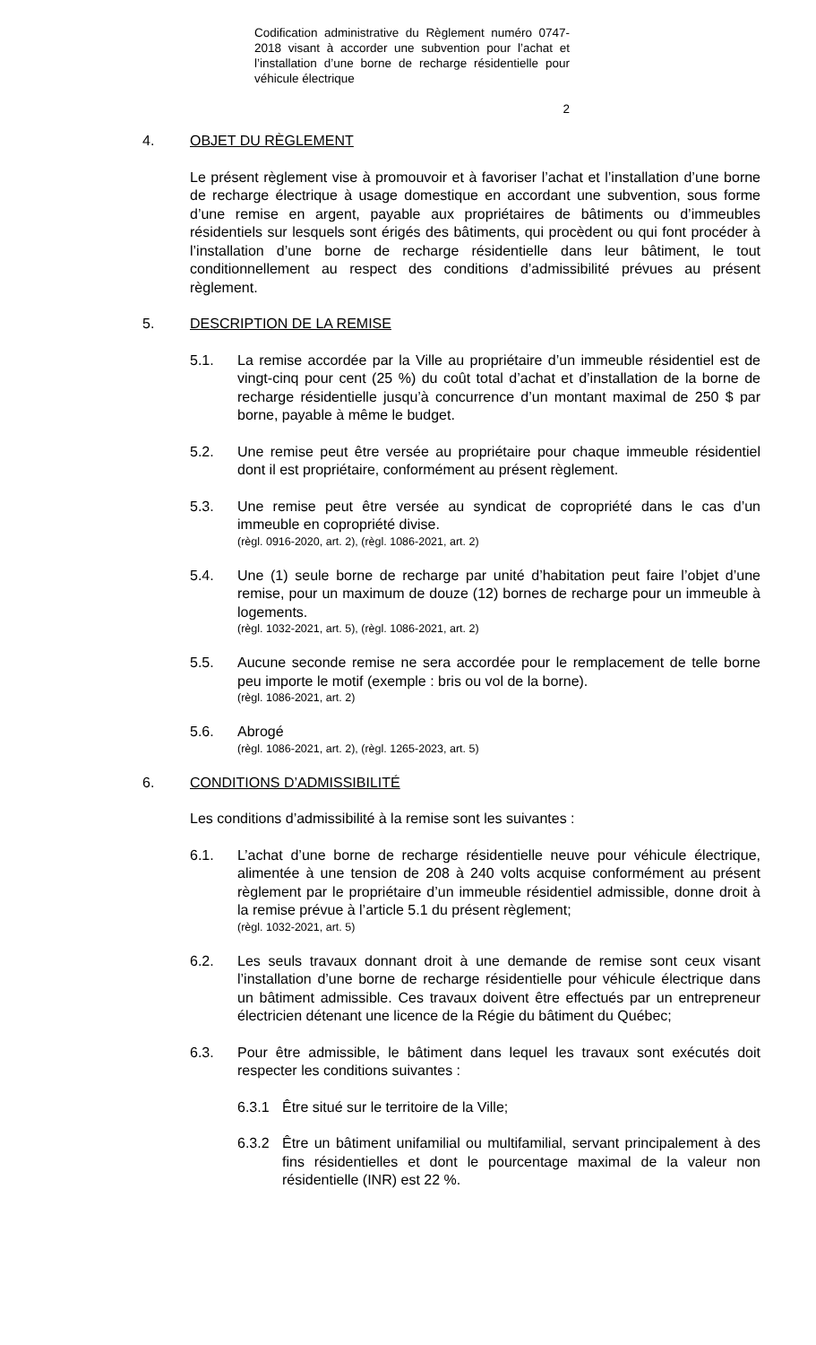Codification administrative du Règlement numéro 0747-2018 visant à accorder une subvention pour l’achat et l’installation d’une borne de recharge résidentielle pour véhicule électrique
2
4. OBJET DU RÈGLEMENT
Le présent règlement vise à promouvoir et à favoriser l’achat et l’installation d’une borne de recharge électrique à usage domestique en accordant une subvention, sous forme d’une remise en argent, payable aux propriétaires de bâtiments ou d’immeubles résidentiels sur lesquels sont érigés des bâtiments, qui procèdent ou qui font procéder à l’installation d’une borne de recharge résidentielle dans leur bâtiment, le tout conditionnellement au respect des conditions d’admissibilité prévues au présent règlement.
5. DESCRIPTION DE LA REMISE
5.1. La remise accordée par la Ville au propriétaire d’un immeuble résidentiel est de vingt-cinq pour cent (25 %) du coût total d’achat et d’installation de la borne de recharge résidentielle jusqu’à concurrence d’un montant maximal de 250 $ par borne, payable à même le budget.
5.2. Une remise peut être versée au propriétaire pour chaque immeuble résidentiel dont il est propriétaire, conformément au présent règlement.
5.3. Une remise peut être versée au syndicat de copropriété dans le cas d’un immeuble en copropriété divise.
(règl. 0916-2020, art. 2), (règl. 1086-2021, art. 2)
5.4. Une (1) seule borne de recharge par unité d’habitation peut faire l’objet d’une remise, pour un maximum de douze (12) bornes de recharge pour un immeuble à logements.
(règl. 1032-2021, art. 5), (règl. 1086-2021, art. 2)
5.5. Aucune seconde remise ne sera accordée pour le remplacement de telle borne peu importe le motif (exemple : bris ou vol de la borne).
(règl. 1086-2021, art. 2)
5.6. Abrogé
(règl. 1086-2021, art. 2), (règl. 1265-2023, art. 5)
6. CONDITIONS D’ADMISSIBILITÉ
Les conditions d’admissibilité à la remise sont les suivantes :
6.1. L’achat d’une borne de recharge résidentielle neuve pour véhicule électrique, alimentée à une tension de 208 à 240 volts acquise conformément au présent règlement par le propriétaire d’un immeuble résidentiel admissible, donne droit à la remise prévue à l’article 5.1 du présent règlement;
(règl. 1032-2021, art. 5)
6.2. Les seuls travaux donnant droit à une demande de remise sont ceux visant l’installation d’une borne de recharge résidentielle pour véhicule électrique dans un bâtiment admissible. Ces travaux doivent être effectués par un entrepreneur électricien détenant une licence de la Régie du bâtiment du Québec;
6.3. Pour être admissible, le bâtiment dans lequel les travaux sont exécutés doit respecter les conditions suivantes :
6.3.1 Être situé sur le territoire de la Ville;
6.3.2 Être un bâtiment unifamilial ou multifamilial, servant principalement à des fins résidentielles et dont le pourcentage maximal de la valeur non résidentielle (INR) est 22 %.